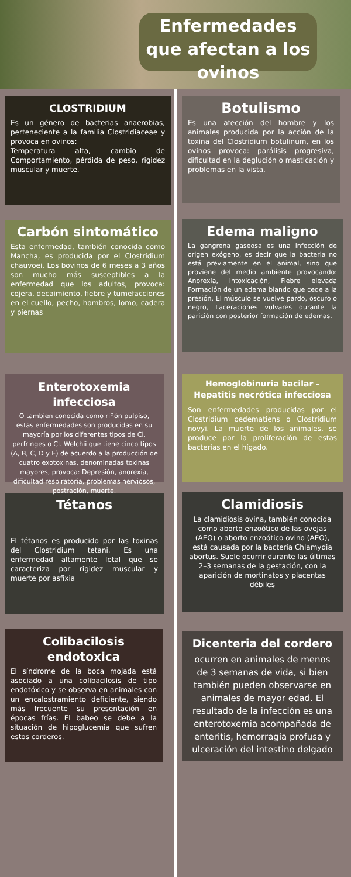Enfermedades que afectan a los ovinos
CLOSTRIDIUM
Es un género de bacterias anaerobias, perteneciente a la familia Clostridiaceae y provoca en ovinos:
Temperatura alta, cambio de Comportamiento, pérdida de peso, rigidez muscular y muerte.
Carbón sintomático
Esta enfermedad, también conocida como Mancha, es producida por el Clostridium chauvoei. Los bovinos de 6 meses a 3 años son mucho más susceptibles a la enfermedad que los adultos, provoca: cojera, decaimiento, fiebre y tumefacciones en el cuello, pecho, hombros, lomo, cadera y piernas
Enterotoxemia infecciosa
O tambien conocida como riñón pulpiso, estas enfermedades son producidas en su mayoría por los diferentes tipos de Cl. perfringes o Cl. Welchii que tiene cinco tipos (A, B, C, D y E) de acuerdo a la producción de cuatro exotoxinas, denominadas toxinas mayores, provoca: Depresión, anorexia, dificultad respiratoria, problemas nerviosos, postración, muerte.
Tétanos
El tétanos es producido por las toxinas del Clostridium tetani. Es una enfermedad altamente letal que se caracteriza por rigidez muscular y muerte por asfixia
Colibacilosis endotoxica
El síndrome de la boca mojada está asociado a una colibacilosis de tipo endotóxico y se observa en animales con un encalostramiento deficiente, siendo más frecuente su presentación en épocas frías. El babeo se debe a la situación de hipoglucemia que sufren estos corderos.
Botulismo
Es una afección del hombre y los animales producida por la acción de la toxina del Clostridium botulinum, en los ovinos provoca: parálisis progresiva, dificultad en la deglución o masticación y problemas en la vista.
Edema maligno
La gangrena gaseosa es una infección de origen exógeno, es decir que la bacteria no está previamente en el animal, sino que proviene del medio ambiente provocando: Anorexia, Intoxicación, Fiebre elevada Formación de un edema blando que cede a la presión, El músculo se vuelve pardo, oscuro o negro, Laceraciones vulvares durante la parición con posterior formación de edemas.
Hemoglobinuria bacilar -
Hepatitis necrótica infecciosa
Son enfermedades producidas por el Clostridium oedematiens o Clostridium novyi. La muerte de los animales, se produce por la proliferación de estas bacterias en el hígado.
Clamidiosis
La clamidiosis ovina, también conocida como aborto enzoótico de las ovejas (AEO) o aborto enzoótico ovino (AEO), está causada por la bacteria Chlamydia abortus. Suele ocurrir durante las últimas 2–3 semanas de la gestación, con la aparición de mortinatos y placentas débiles
Dicenteria del cordero
ocurren en animales de menos de 3 semanas de vida, si bien también pueden observarse en animales de mayor edad. El resultado de la infección es una enterotoxemia acompañada de enteritis, hemorragia profusa y ulceración del intestino delgado